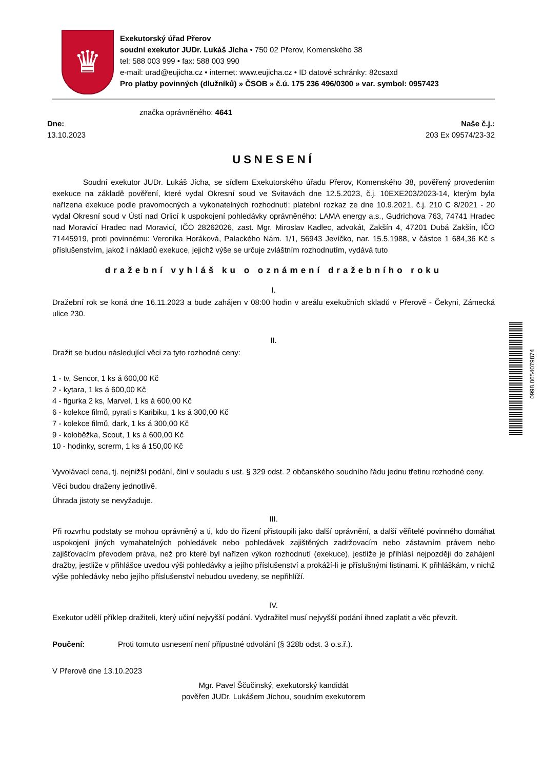♛
Exekutorský úřad Přerov
soudní exekutor JUDr. Lukáš Jícha • 750 02 Přerov, Komenského 38
tel: 588 003 999 • fax: 588 003 990
e-mail: urad@eujicha.cz • internet: www.eujicha.cz • ID datové schránky: 82csaxd
Pro platby povinných (dlužníků) » ČSOB » č.ú. 175 236 496/0300 » var. symbol: 0957423
značka oprávněného: 4641
Dne:
13.10.2023
Naše č.j.:
203 Ex 09574/23-32
USNESENÍ
Soudní exekutor JUDr. Lukáš Jícha, se sídlem Exekutorského úřadu Přerov, Komenského 38, pověřený provedením exekuce na základě pověření, které vydal Okresní soud ve Svitavách dne 12.5.2023, č.j. 10EXE203/2023-14, kterým byla nařízena exekuce podle pravomocných a vykonatelných rozhodnutí: platební rozkaz ze dne 10.9.2021, č.j. 210 C 8/2021 - 20 vydal Okresní soud v Ústí nad Orlicí k uspokojení pohledávky oprávněného: LAMA energy a.s., Gudrichova 763, 74741 Hradec nad Moravicí Hradec nad Moravicí, IČO 28262026, zast. Mgr. Miroslav Kadlec, advokát, Zakšín 4, 47201 Dubá Zakšín, IČO 71445919, proti povinnému: Veronika Horáková, Palackého Nám. 1/1, 56943 Jevíčko, nar. 15.5.1988, v částce 1 684,36 Kč s příslušenstvím, jakož i nákladů exekuce, jejichž výše se určuje zvláštním rozhodnutím, vydává tuto
dražební vyhláš ku o oznámení dražebního roku
I.
Dražební rok se koná dne 16.11.2023 a bude zahájen v 08:00 hodin v areálu exekučních skladů v Přerově - Čekyni, Zámecká ulice 230.
II.
Dražit se budou následující věci za tyto rozhodné ceny:
1 - tv, Sencor, 1 ks á 600,00 Kč
2 - kytara, 1 ks á 600,00 Kč
4 - figurka 2 ks, Marvel, 1 ks á 600,00 Kč
6 - kolekce filmů, pyrati s Karibiku, 1 ks á 300,00 Kč
7 - kolekce filmů, dark, 1 ks á 300,00 Kč
9 - koloběžka, Scout, 1 ks á 600,00 Kč
10 - hodinky, screrm, 1 ks á 150,00 Kč
Vyvolávací cena, tj. nejnižší podání, činí v souladu s ust. § 329 odst. 2 občanského soudního řádu jednu třetinu rozhodné ceny.
Věci budou draženy jednotlivě.
Úhrada jistoty se nevyžaduje.
III.
Při rozvrhu podstaty se mohou oprávněný a ti, kdo do řízení přistoupili jako další oprávnění, a další věřitelé povinného domáhat uspokojení jiných vymahatelných pohledávek nebo pohledávek zajištěných zadržovacím nebo zástavním právem nebo zajišťovacím převodem práva, než pro které byl nařízen výkon rozhodnutí (exekuce), jestliže je přihlásí nejpozději do zahájení dražby, jestliže v přihlášce uvedou výši pohledávky a jejího příslušenství a prokáží-li je příslušnými listinami. K přihláškám, v nichž výše pohledávky nebo jejího příslušenství nebudou uvedeny, se nepřihlíží.
IV.
Exekutor udělí příklep dražiteli, který učiní nejvyšší podání. Vydražitel musí nejvyšší podání ihned zaplatit a věc převzít.
Poučení: Proti tomuto usnesení není přípustné odvolání (§ 328b odst. 3 o.s.ř.).
V Přerově dne 13.10.2023
Mgr. Pavel Ščučinský, exekutorský kandidát
pověřen JUDr. Lukášem Jíchou, soudním exekutorem
0998.0654079874